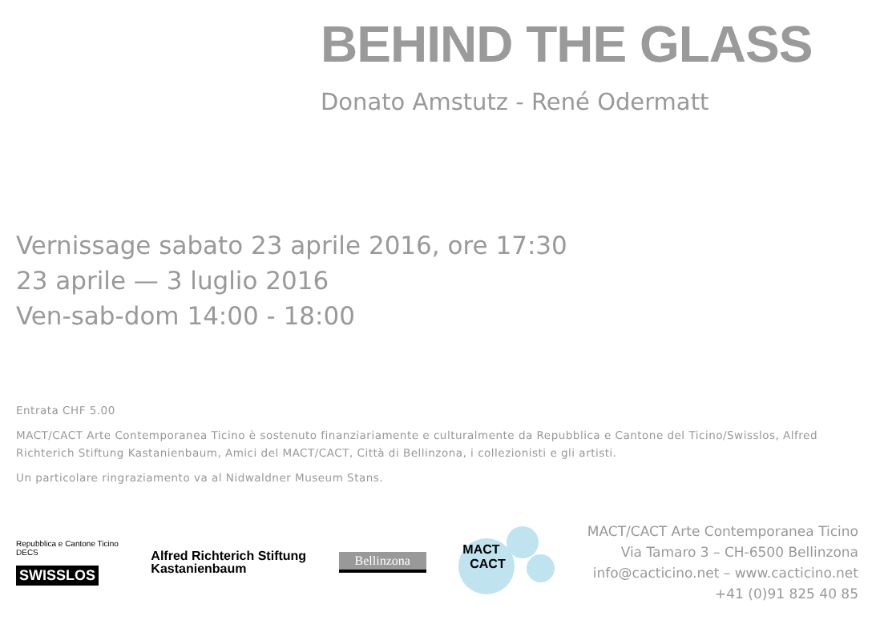BEHIND THE GLASS
Donato Amstutz - René Odermatt
Vernissage sabato 23 aprile 2016, ore 17:30
23 aprile — 3 luglio 2016
Ven-sab-dom 14:00 - 18:00
Entrata CHF 5.00
MACT/CACT Arte Contemporanea Ticino è sostenuto finanziariamente e culturalmente da Repubblica e Cantone del Ticino/Swisslos, Alfred Richterich Stiftung Kastanienbaum, Amici del MACT/CACT, Città di Bellinzona, i collezionisti e gli artisti.
Un particolare ringraziamento va al Nidwaldner Museum Stans.
Repubblica e Cantone Ticino
DECS
SWISSLOS
Alfred Richterich Stiftung
Kastanienbaum
Bellinzona
MACT
CACT
MACT/CACT Arte Contemporanea Ticino
Via Tamaro 3 – CH-6500 Bellinzona
info@cacticino.net – www.cacticino.net
+41 (0)91 825 40 85